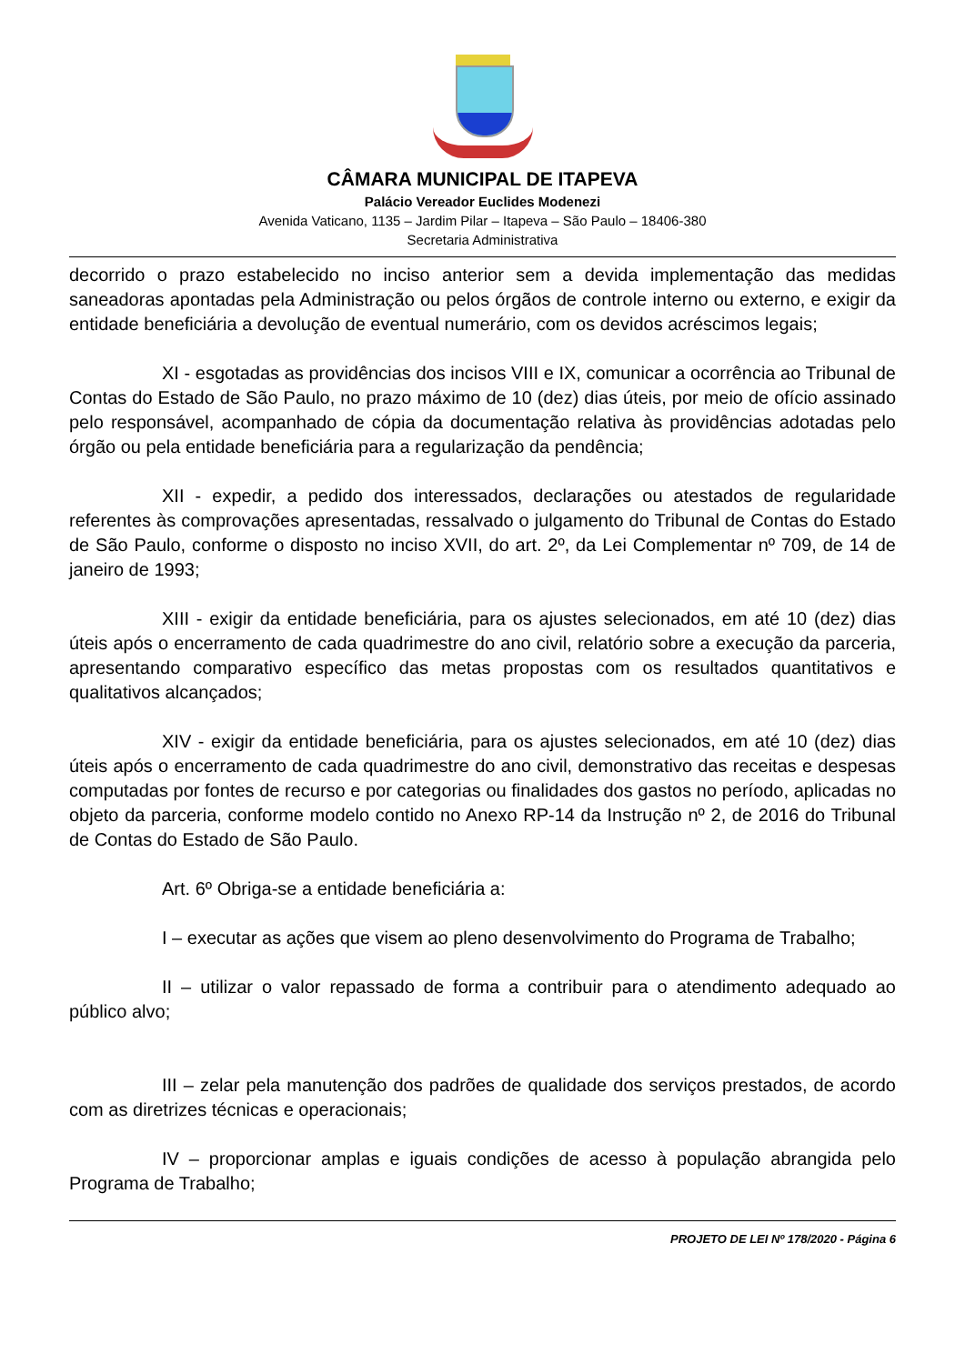CÂMARA MUNICIPAL DE ITAPEVA
Palácio Vereador Euclides Modenezi
Avenida Vaticano, 1135 – Jardim Pilar – Itapeva – São Paulo – 18406-380
Secretaria Administrativa
decorrido o prazo estabelecido no inciso anterior sem a devida implementação das medidas saneadoras apontadas pela Administração ou pelos órgãos de controle interno ou externo, e exigir da entidade beneficiária a devolução de eventual numerário, com os devidos acréscimos legais;
XI - esgotadas as providências dos incisos VIII e IX, comunicar a ocorrência ao Tribunal de Contas do Estado de São Paulo, no prazo máximo de 10 (dez) dias úteis, por meio de ofício assinado pelo responsável, acompanhado de cópia da documentação relativa às providências adotadas pelo órgão ou pela entidade beneficiária para a regularização da pendência;
XII - expedir, a pedido dos interessados, declarações ou atestados de regularidade referentes às comprovações apresentadas, ressalvado o julgamento do Tribunal de Contas do Estado de São Paulo, conforme o disposto no inciso XVII, do art. 2º, da Lei Complementar nº 709, de 14 de janeiro de 1993;
XIII - exigir da entidade beneficiária, para os ajustes selecionados, em até 10 (dez) dias úteis após o encerramento de cada quadrimestre do ano civil, relatório sobre a execução da parceria, apresentando comparativo específico das metas propostas com os resultados quantitativos e qualitativos alcançados;
XIV - exigir da entidade beneficiária, para os ajustes selecionados, em até 10 (dez) dias úteis após o encerramento de cada quadrimestre do ano civil, demonstrativo das receitas e despesas computadas por fontes de recurso e por categorias ou finalidades dos gastos no período, aplicadas no objeto da parceria, conforme modelo contido no Anexo RP-14 da Instrução nº 2, de 2016 do Tribunal de Contas do Estado de São Paulo.
Art. 6º Obriga-se a entidade beneficiária a:
I – executar as ações que visem ao pleno desenvolvimento do Programa de Trabalho;
II – utilizar o valor repassado de forma a contribuir para o atendimento adequado ao público alvo;
III – zelar pela manutenção dos padrões de qualidade dos serviços prestados, de acordo com as diretrizes técnicas e operacionais;
IV – proporcionar amplas e iguais condições de acesso à população abrangida pelo Programa de Trabalho;
PROJETO DE LEI Nº 178/2020 - Página 6